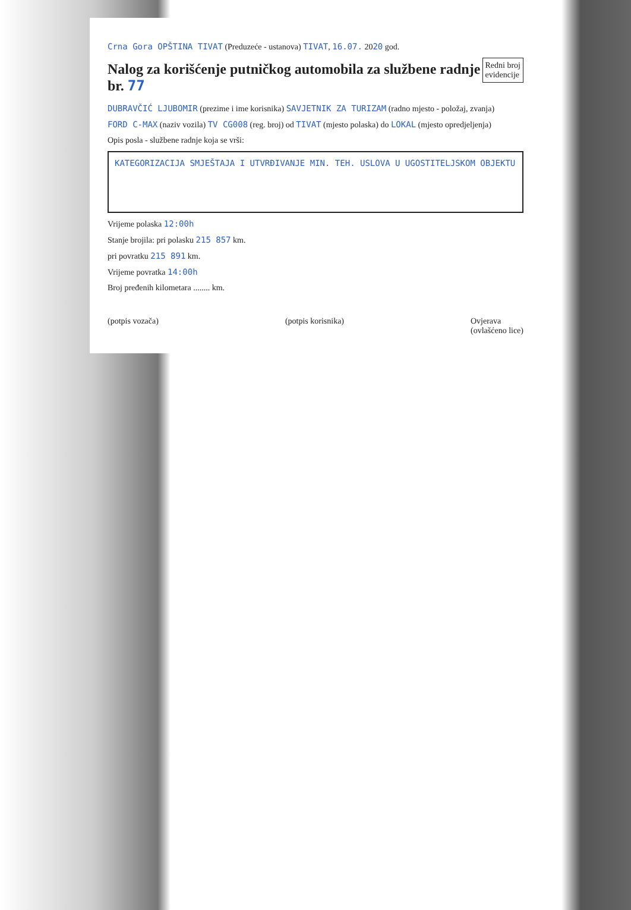Crna Gora OPŠTINA TIVAT (Preduzeće - ustanova) TIVAT, 16.07. 2020 god.
Redni broj
evidencije
Nalog za korišćenje putničkog automobila za službene radnje br. 77
DUBRAVČIĆ LJUBOMIR (prezime i ime korisnika) SAVJETNIK ZA TURIZAM (radno mjesto - položaj, zvanja)
FORD C-MAX (naziv vozila) TV CG008 (reg. broj) od TIVAT (mjesto polaska) do LOKAL (mjesto opredjeljenja)
Opis posla - službene radnje koja se vrši:
KATEGORIZACIJA SMJEŠTAJA I UTVRĐIVANJE MIN. TEH. USLOVA U UGOSTITELJSKOM OBJEKTU
Vrijeme polaska 12:00h
Stanje brojila: pri polasku 215 857 km.
pri povratku 215 891 km.
Vrijeme povratka 14:00h
Broj pređenih kilometara ........ km.
(potpis vozača) (potpis korisnika) Ovjerava
(ovlašćeno lice)